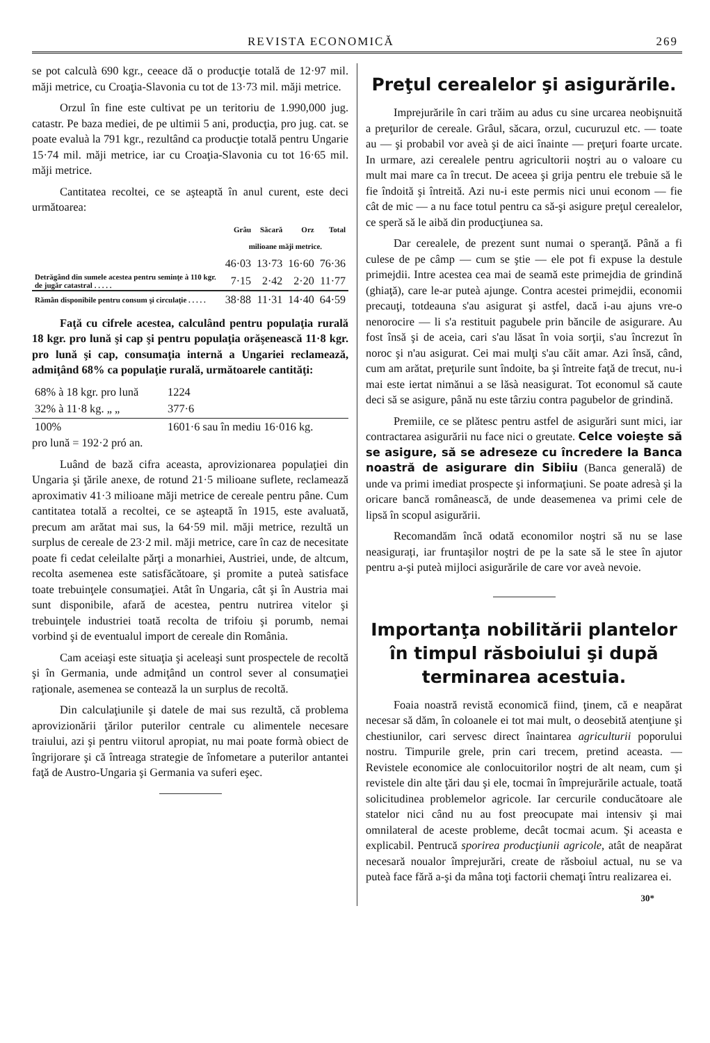REVISTA ECONOMICĂ 269
se pot calculà 690 kgr., ceeace dă o producţie totală de 12·97 mil. măji metrice, cu Croaţia-Slavonia cu tot de 13·73 mil. măji metrice.
Orzul în fine este cultivat pe un teritoriu de 1.990,000 jug. catastr. Pe baza mediei, de pe ultimii 5 ani, producţia, pro jug. cat. se poate evaluà la 791 kgr., rezultând ca producţie totală pentru Ungarie 15·74 mil. măji metrice, iar cu Croaţia-Slavonia cu tot 16·65 mil. măji metrice.
Cantitatea recoltei, ce se aşteaptă în anul curent, este deci următoarea:
| | Grâu | Săcară | Orz | Total |
| --- | --- | --- | --- | --- |
| | milioane măji metrice. | | | |
| | 46·03 | 13·73 | 16·60 | 76·36 |
| Detrăgând din sumele acestea pentru seminţe à 110 kgr. de jugăr catastral . . . . . | 7·15 | 2·42 | 2·20 | 11·77 |
| Rămân disponibile pentru consum şi circulaţie . . . . . | 38·88 | 11·31 | 14·40 | 64·59 |
Faţă cu cifrele acestea, calculând pentru populaţia rurală 18 kgr. pro lună şi cap şi pentru populaţia orăşenească 11·8 kgr. pro lună şi cap, consumaţia internă a Ungariei reclamează, admiţând 68% ca populaţie rurală, următoarele cantităţi:
| 68% à 18 kgr. pro lună | 1224 |
| 32% à 11·8 kg. „ „ | 377·6 |
| 100% | 1601·6 sau în mediu 16·016 kg. |
pro lună = 192·2 pró an.
Luând de bază cifra aceasta, aprovizionarea populaţiei din Ungaria şi ţările anexe, de rotund 21·5 milioane suflete, reclamează aproximativ 41·3 milioane măji metrice de cereale pentru pâne. Cum cantitatea totală a recoltei, ce se aşteaptă în 1915, este avaluată, precum am arătat mai sus, la 64·59 mil. măji metrice, rezultă un surplus de cereale de 23·2 mil. măji metrice, care în caz de necesitate poate fi cedat celeilalte părţi a monarhiei, Austriei, unde, de altcum, recolta asemenea este satisfăcătoare, şi promite a puteà satisface toate trebuinţele consumaţiei. Atât în Ungaria, cât şi în Austria mai sunt disponibile, afară de acestea, pentru nutrirea vitelor şi trebuinţele industriei toată recolta de trifoiu şi porumb, nemai vorbind şi de eventualul import de cereale din România.
Cam aceiaşi este situaţia şi aceleaşi sunt prospectele de recoltă şi în Germania, unde admiţând un control sever al consumaţiei raţionale, asemenea se contează la un surplus de recoltă.
Din calculaţiunile şi datele de mai sus rezultă, că problema aprovizionării ţărilor puterilor centrale cu alimentele necesare traiului, azi şi pentru viitorul apropiat, nu mai poate formà obiect de îngrijorare şi că întreaga strategie de înfometare a puterilor antantei faţă de Austro-Ungaria şi Germania va suferi eşec.
Preţul cerealelor şi asigurările.
Imprejurările în cari trăim au adus cu sine urcarea neobişnuită a preţurilor de cereale. Grâul, săcara, orzul, cucuruzul etc. — toate au — şi probabil vor aveà şi de aici înainte — preţuri foarte urcate. In urmare, azi cerealele pentru agricultorii noştri au o valoare cu mult mai mare ca în trecut. De aceea şi grija pentru ele trebuie să le fie îndoită şi întreită. Azi nu-i este permis nici unui econom — fie cât de mic — a nu face totul pentru ca să-şi asigure preţul cerealelor, ce speră să le aibă din producţiunea sa.
Dar cerealele, de prezent sunt numai o speranţă. Până a fi culese de pe câmp — cum se ştie — ele pot fi expuse la destule primejdii. Intre acestea cea mai de seamă este primejdia de grindină (ghiaţă), care le-ar puteà ajunge. Contra acestei primejdii, economii precauţi, totdeauna s'au asigurat şi astfel, dacă i-au ajuns vre-o nenorocire — li s'a restituit pagubele prin băncile de asigurare. Au fost însă şi de aceia, cari s'au lăsat în voia sorţii, s'au încrezut în noroc şi n'au asigurat. Cei mai mulţi s'au căit amar. Azi însă, când, cum am arătat, preţurile sunt îndoite, ba şi întreite faţă de trecut, nu-i mai este iertat nimănui a se lăsà neasigurat. Tot economul să caute deci să se asigure, până nu este târziu contra pagubelor de grindină.
Premiile, ce se plătesc pentru astfel de asigurări sunt mici, iar contractarea asigurării nu face nici o greutate. Celce voieşte să se asigure, să se adreseze cu încredere la Banca noastră de asigurare din Sibiiu (Banca generală) de unde va primi imediat prospecte şi informaţiuni. Se poate adresà şi la oricare bancă românească, de unde deasemenea va primi cele de lipsă în scopul asigurării.
Recomandăm încă odată economilor noştri să nu se lase neasigurați, iar fruntaşilor noştri de pe la sate să le stee în ajutor pentru a-şi puteà mijloci asigurările de care vor aveà nevoie.
Importanţa nobilitării plantelor în timpul răsboiului şi după terminarea acestuia.
Foaia noastră revistă economică fiind, ţinem, că e neapărat necesar să dăm, în coloanele ei tot mai mult, o deosebită atenţiune şi chestiunilor, cari servesc direct înaintarea agriculturii poporului nostru. Timpurile grele, prin cari trecem, pretind aceasta. — Revistele economice ale conlocuitorilor noştri de alt neam, cum şi revistele din alte ţări dau şi ele, tocmai în împrejurările actuale, toată solicitudinea problemelor agricole. Iar cercurile conducătoare ale statelor nici când nu au fost preocupate mai intensiv şi mai omnilateral de aceste probleme, decât tocmai acum. Şi aceasta e explicabil. Pentrucă sporirea producţiunii agricole, atât de neapărat necesară noualor împrejurări, create de răsboiul actual, nu se va puteà face fără a-şi da mâna toţi factorii chemaţi întru realizarea ei.
30*